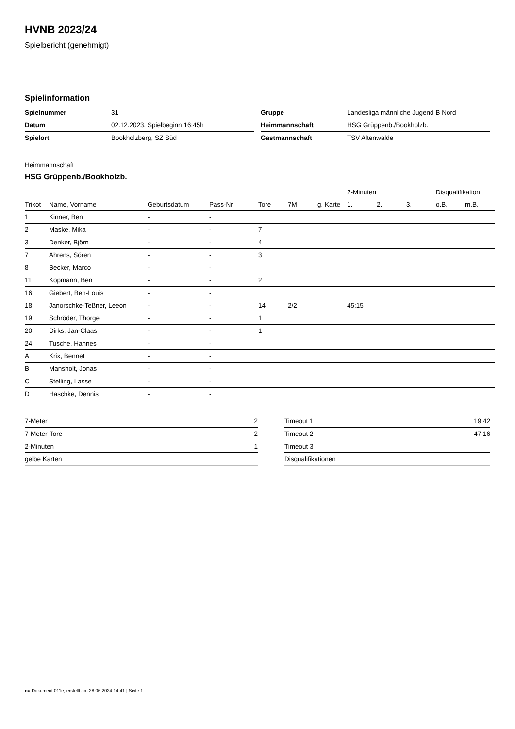HVNB 2023/24
Spielbericht (genehmigt)
Spielinformation
| Spielnummer | 31 |
| Datum | 02.12.2023, Spielbeginn 16:45h |
| Spielort | Bookholzberg, SZ Süd |
| Gruppe | Landesliga männliche Jugend B Nord |
| Heimmannschaft | HSG Grüppenb./Bookholzb. |
| Gastmannschaft | TSV Altenwalde |
Heimmannschaft
HSG Grüppenb./Bookholzb.
| | | | | | | | 2-Minuten | | | Disqualifikation | |
| --- | --- | --- | --- | --- | --- | --- | --- | --- | --- | --- | --- |
| Trikot | Name, Vorname | Geburtsdatum | Pass-Nr | Tore | 7M | g. Karte | 1. | 2. | 3. | o.B. | m.B. |
| 1 | Kinner, Ben | - | - | | | | | | | | |
| 2 | Maske, Mika | - | - | 7 | | | | | | | |
| 3 | Denker, Björn | - | - | 4 | | | | | | | |
| 7 | Ahrens, Sören | - | - | 3 | | | | | | | |
| 8 | Becker, Marco | - | - | | | | | | | | |
| 11 | Kopmann, Ben | - | - | 2 | | | | | | | |
| 16 | Giebert, Ben-Louis | - | - | | | | | | | | |
| 18 | Janorschke-Teßner, Leeon | - | - | 14 | 2/2 | | 45:15 | | | | |
| 19 | Schröder, Thorge | - | - | 1 | | | | | | | |
| 20 | Dirks, Jan-Claas | - | - | 1 | | | | | | | |
| 24 | Tusche, Hannes | - | - | | | | | | | | |
| A | Krix, Bennet | - | - | | | | | | | | |
| B | Mansholt, Jonas | - | - | | | | | | | | |
| C | Stelling, Lasse | - | - | | | | | | | | |
| D | Haschke, Dennis | - | - | | | | | | | | |
| 7-Meter | 2 |
| 7-Meter-Tore | 2 |
| 2-Minuten | 1 |
| gelbe Karten | |
| Timeout 1 | 19:42 |
| Timeout 2 | 47:16 |
| Timeout 3 | |
| Disqualifikationen | |
nu.Dokument 011e, erstellt am 28.06.2024 14:41 | Seite 1